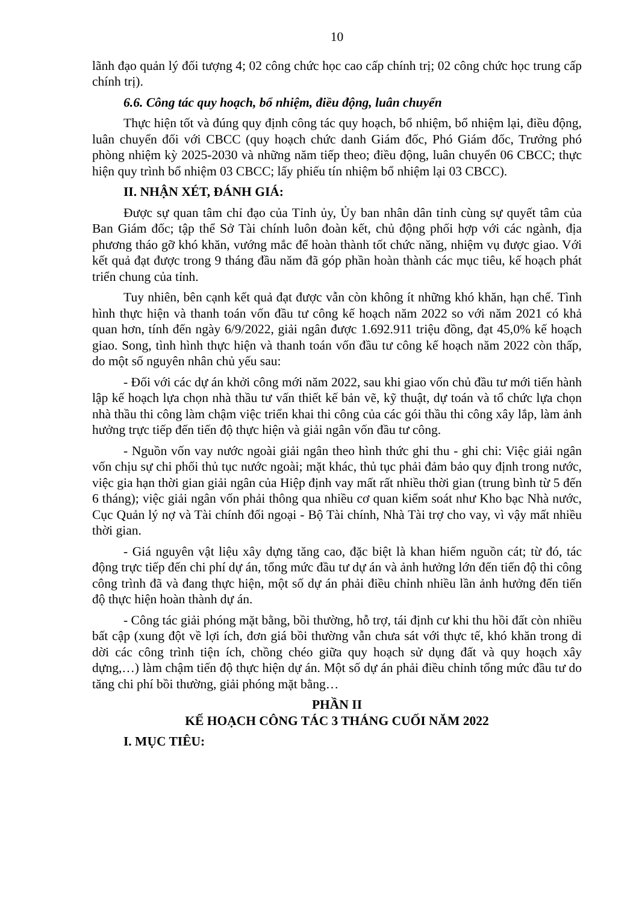10
lãnh đạo quản lý đối tượng 4; 02 công chức học cao cấp chính trị; 02 công chức học trung cấp chính trị).
6.6. Công tác quy hoạch, bổ nhiệm, điều động, luân chuyển
Thực hiện tốt và đúng quy định công tác quy hoạch, bổ nhiệm, bổ nhiệm lại, điều động, luân chuyển đối với CBCC (quy hoạch chức danh Giám đốc, Phó Giám đốc, Trưởng phó phòng nhiệm kỳ 2025-2030 và những năm tiếp theo; điều động, luân chuyển 06 CBCC; thực hiện quy trình bổ nhiệm 03 CBCC; lấy phiếu tín nhiệm bổ nhiệm lại 03 CBCC).
II. NHẬN XÉT, ĐÁNH GIÁ:
Được sự quan tâm chỉ đạo của Tỉnh ủy, Ủy ban nhân dân tỉnh cùng sự quyết tâm của Ban Giám đốc; tập thể Sở Tài chính luôn đoàn kết, chủ động phối hợp với các ngành, địa phương tháo gỡ khó khăn, vướng mắc để hoàn thành tốt chức năng, nhiệm vụ được giao. Với kết quả đạt được trong 9 tháng đầu năm đã góp phần hoàn thành các mục tiêu, kế hoạch phát triển chung của tỉnh.
Tuy nhiên, bên cạnh kết quả đạt được vẫn còn không ít những khó khăn, hạn chế. Tình hình thực hiện và thanh toán vốn đầu tư công kế hoạch năm 2022 so với năm 2021 có khả quan hơn, tính đến ngày 6/9/2022, giải ngân được 1.692.911 triệu đồng, đạt 45,0% kế hoạch giao. Song, tình hình thực hiện và thanh toán vốn đầu tư công kế hoạch năm 2022 còn thấp, do một số nguyên nhân chủ yếu sau:
- Đối với các dự án khởi công mới năm 2022, sau khi giao vốn chủ đầu tư mới tiến hành lập kế hoạch lựa chọn nhà thầu tư vấn thiết kế bản vẽ, kỹ thuật, dự toán và tổ chức lựa chọn nhà thầu thi công làm chậm việc triển khai thi công của các gói thầu thi công xây lắp, làm ảnh hưởng trực tiếp đến tiến độ thực hiện và giải ngân vốn đầu tư công.
- Nguồn vốn vay nước ngoài giải ngân theo hình thức ghi thu - ghi chi: Việc giải ngân vốn chịu sự chi phối thủ tục nước ngoài; mặt khác, thủ tục phải đảm bảo quy định trong nước, việc gia hạn thời gian giải ngân của Hiệp định vay mất rất nhiều thời gian (trung bình từ 5 đến 6 tháng); việc giải ngân vốn phải thông qua nhiều cơ quan kiểm soát như Kho bạc Nhà nước, Cục Quản lý nợ và Tài chính đối ngoại - Bộ Tài chính, Nhà Tài trợ cho vay, vì vậy mất nhiều thời gian.
- Giá nguyên vật liệu xây dựng tăng cao, đặc biệt là khan hiếm nguồn cát; từ đó, tác động trực tiếp đến chi phí dự án, tổng mức đầu tư dự án và ảnh hưởng lớn đến tiến độ thi công công trình đã và đang thực hiện, một số dự án phải điều chỉnh nhiều lần ảnh hưởng đến tiến độ thực hiện hoàn thành dự án.
- Công tác giải phóng mặt bằng, bồi thường, hỗ trợ, tái định cư khi thu hồi đất còn nhiều bất cập (xung đột về lợi ích, đơn giá bồi thường vẫn chưa sát với thực tế, khó khăn trong di dời các công trình tiện ích, chồng chéo giữa quy hoạch sử dụng đất và quy hoạch xây dựng,…) làm chậm tiến độ thực hiện dự án. Một số dự án phải điều chỉnh tổng mức đầu tư do tăng chi phí bồi thường, giải phóng mặt bằng…
PHẦN II
KẾ HOẠCH CÔNG TÁC 3 THÁNG CUỐI NĂM 2022
I. MỤC TIÊU: